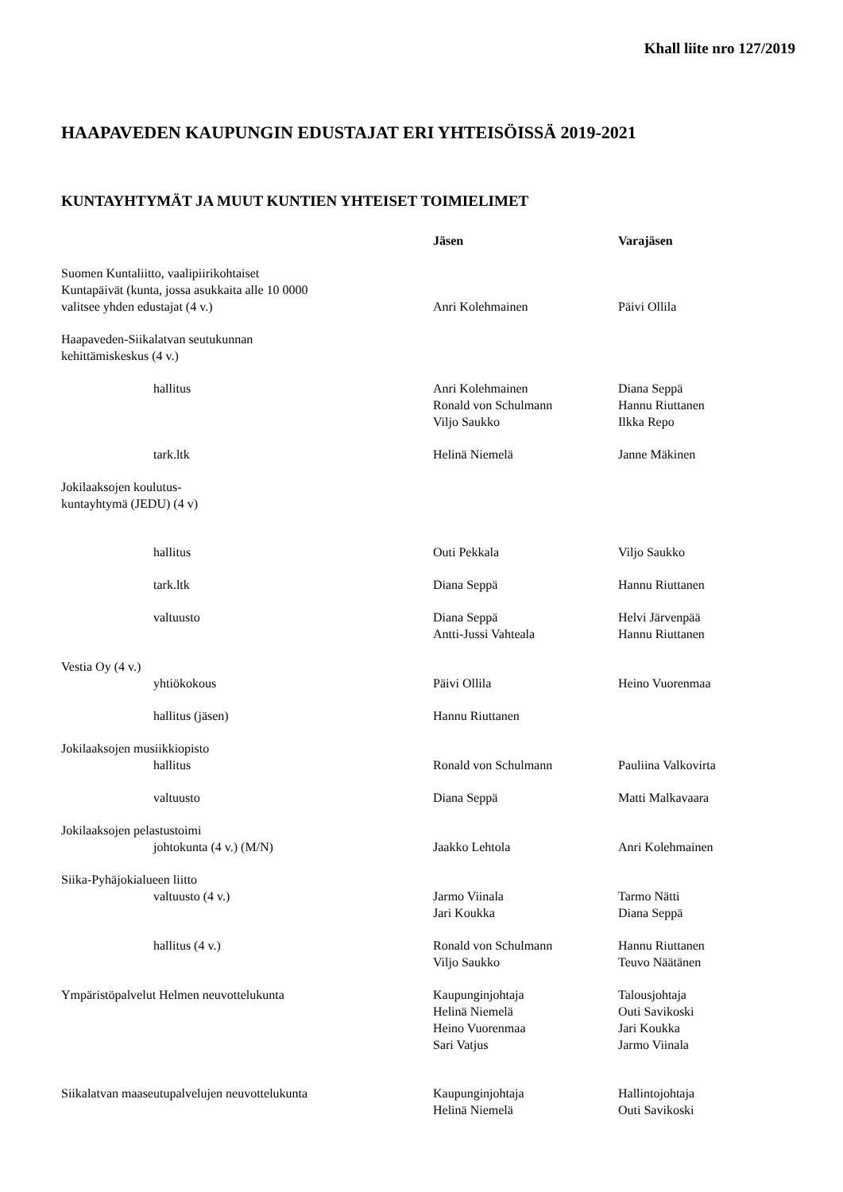Khall liite nro 127/2019
HAAPAVEDEN KAUPUNGIN EDUSTAJAT ERI YHTEISÖISSÄ 2019-2021
KUNTAYHTYMÄT JA MUUT KUNTIEN YHTEISET TOIMIELIMET
| | Jäsen | Varajäsen |
| --- | --- | --- |
| Suomen Kuntaliitto, vaalipiirikohtaiset Kuntapäivät (kunta, jossa asukkaita alle 10 0000 valitsee yhden edustajat (4 v.) | Anri Kolehmainen | Päivi Ollila |
| Haapaveden-Siikalatvan seutukunnan kehittämiskeskus (4 v.) | | |
| hallitus | Anri Kolehmainen Ronald von Schulmann Viljo Saukko | Diana Seppä Hannu Riuttanen Ilkka Repo |
| tark.ltk | Helinä Niemelä | Janne Mäkinen |
| Jokilaaksojen koulutus- kuntayhtymä (JEDU) (4 v) | | |
| hallitus | Outi Pekkala | Viljo Saukko |
| tark.ltk | Diana Seppä | Hannu Riuttanen |
| valtuusto | Diana Seppä Antti-Jussi Vahteala | Helvi Järvenpää Hannu Riuttanen |
| Vestia Oy (4 v.) | | |
| yhtiökokous | Päivi Ollila | Heino Vuorenmaa |
| hallitus (jäsen) | Hannu Riuttanen | |
| Jokilaaksojen musiikkiopisto | | |
| hallitus | Ronald von Schulmann | Pauliina Valkovirta |
| valtuusto | Diana Seppä | Matti Malkavaara |
| Jokilaaksojen pelastustoimi | | |
| johtokunta (4 v.) (M/N) | Jaakko Lehtola | Anri Kolehmainen |
| Siika-Pyhäjokialueen liitto | | |
| valtuusto (4 v.) | Jarmo Viinala Jari Koukka | Tarmo Nätti Diana Seppä |
| hallitus (4 v.) | Ronald von Schulmann Viljo Saukko | Hannu Riuttanen Teuvo Näätänen |
| Ympäristöpalvelut Helmen neuvottelukunta | Kaupunginjohtaja Helinä Niemelä Heino Vuorenmaa Sari Vatjus | Talousjohtaja Outi Savikoski Jari Koukka Jarmo Viinala |
| Siikalatvan maaseutupalvelujen neuvottelukunta | Kaupunginjohtaja Helinä Niemelä | Hallintojohtaja Outi Savikoski |